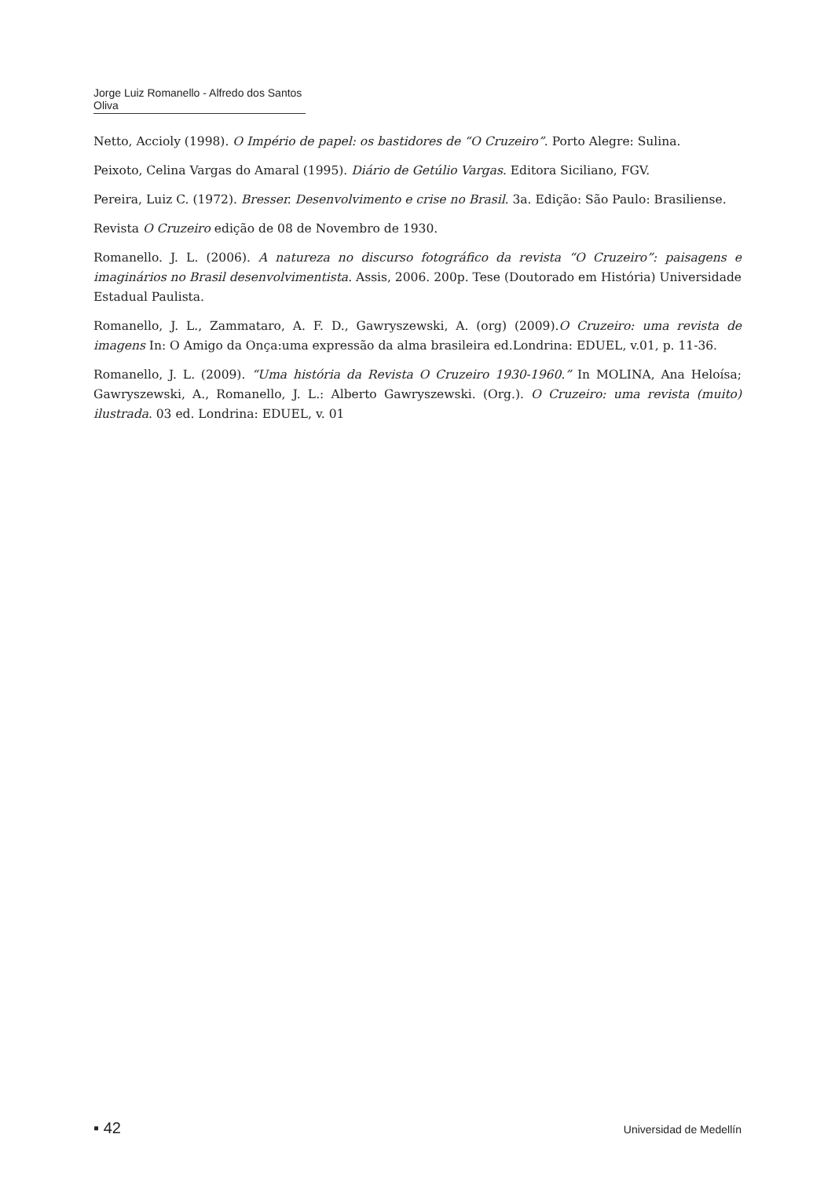Jorge Luiz Romanello - Alfredo dos Santos Oliva
Netto, Accioly (1998). O Império de papel: os bastidores de “O Cruzeiro”. Porto Alegre: Sulina.
Peixoto, Celina Vargas do Amaral (1995). Diário de Getúlio Vargas. Editora Siciliano, FGV.
Pereira, Luiz C. (1972). Bresser. Desenvolvimento e crise no Brasil. 3a. Edição: São Paulo: Brasiliense.
Revista O Cruzeiro edição de 08 de Novembro de 1930.
Romanello. J. L. (2006). A natureza no discurso fotográfico da revista “O Cruzeiro”: paisagens e imaginários no Brasil desenvolvimentista. Assis, 2006. 200p. Tese (Doutorado em História) Universidade Estadual Paulista.
Romanello, J. L., Zammataro, A. F. D., Gawryszewski, A. (org) (2009).O Cruzeiro: uma revista de imagens In: O Amigo da Onça:uma expressão da alma brasileira ed.Londrina: EDUEL, v.01, p. 11-36.
Romanello, J. L. (2009). “Uma história da Revista O Cruzeiro 1930-1960.” In MOLINA, Ana Heloísa; Gawryszewski, A., Romanello, J. L.: Alberto Gawryszewski. (Org.). O Cruzeiro: uma revista (muito) ilustrada. 03 ed. Londrina: EDUEL, v. 01
▪ 42 Universidad de Medellín